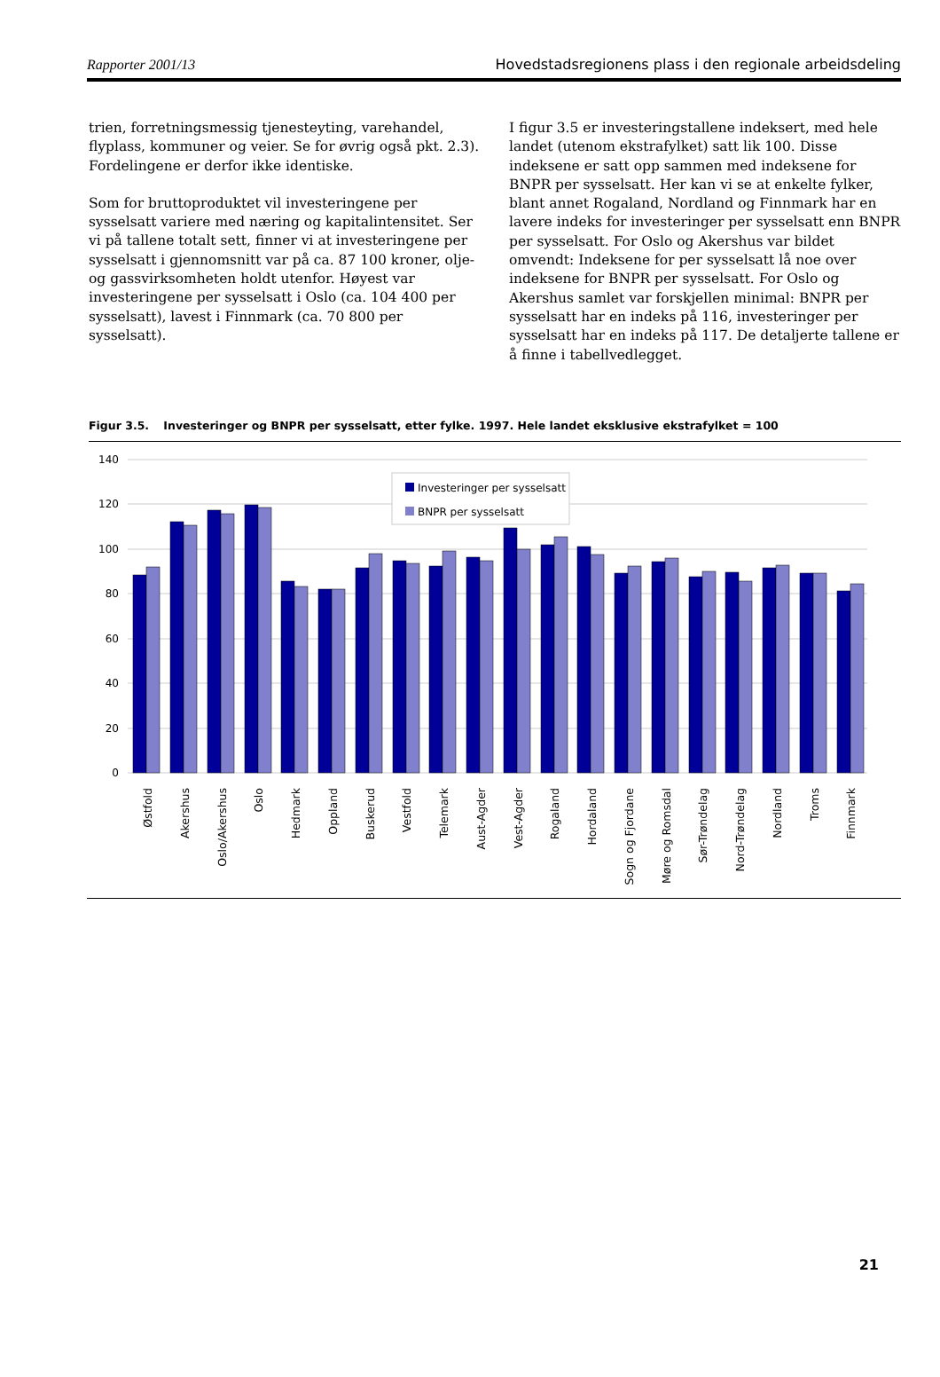Rapporter 2001/13 Hovedstadsregionens plass i den regionale arbeidsdeling
trien, forretningsmessig tjenesteyting, varehandel, flyplass, kommuner og veier. Se for øvrig også pkt. 2.3). Fordelingene er derfor ikke identiske.
Som for bruttoproduktet vil investeringene per sysselsatt variere med næring og kapitalintensitet. Ser vi på tallene totalt sett, finner vi at investeringene per sysselsatt i gjennomsnitt var på ca. 87 100 kroner, olje- og gassvirksomheten holdt utenfor. Høyest var investeringene per sysselsatt i Oslo (ca. 104 400 per sysselsatt), lavest i Finnmark (ca. 70 800 per sysselsatt).
I figur 3.5 er investeringstallene indeksert, med hele landet (utenom ekstrafylket) satt lik 100. Disse indeksene er satt opp sammen med indeksene for BNPR per sysselsatt. Her kan vi se at enkelte fylker, blant annet Rogaland, Nordland og Finnmark har en lavere indeks for investeringer per sysselsatt enn BNPR per sysselsatt. For Oslo og Akershus var bildet omvendt: Indeksene for per sysselsatt lå noe over indeksene for BNPR per sysselsatt. For Oslo og Akershus samlet var forskjellen minimal: BNPR per sysselsatt har en indeks på 116, investeringer per sysselsatt har en indeks på 117. De detaljerte tallene er å finne i tabellvedlegget.
Figur 3.5. Investeringer og BNPR per sysselsatt, etter fylke. 1997. Hele landet eksklusive ekstrafylket = 100
140
120
100
80
60
40
20
0
Investeringer per sysselsatt
BNPR per sysselsatt
Østfold
Akershus
Oslo/Akershus
Oslo
Hedmark
Oppland
Buskerud
Vestfold
Telemark
Aust-Agder
Vest-Agder
Rogaland
Hordaland
Sogn og Fjordane
Møre og Romsdal
Sør-Trøndelag
Nord-Trøndelag
Nordland
Troms
Finnmark
21